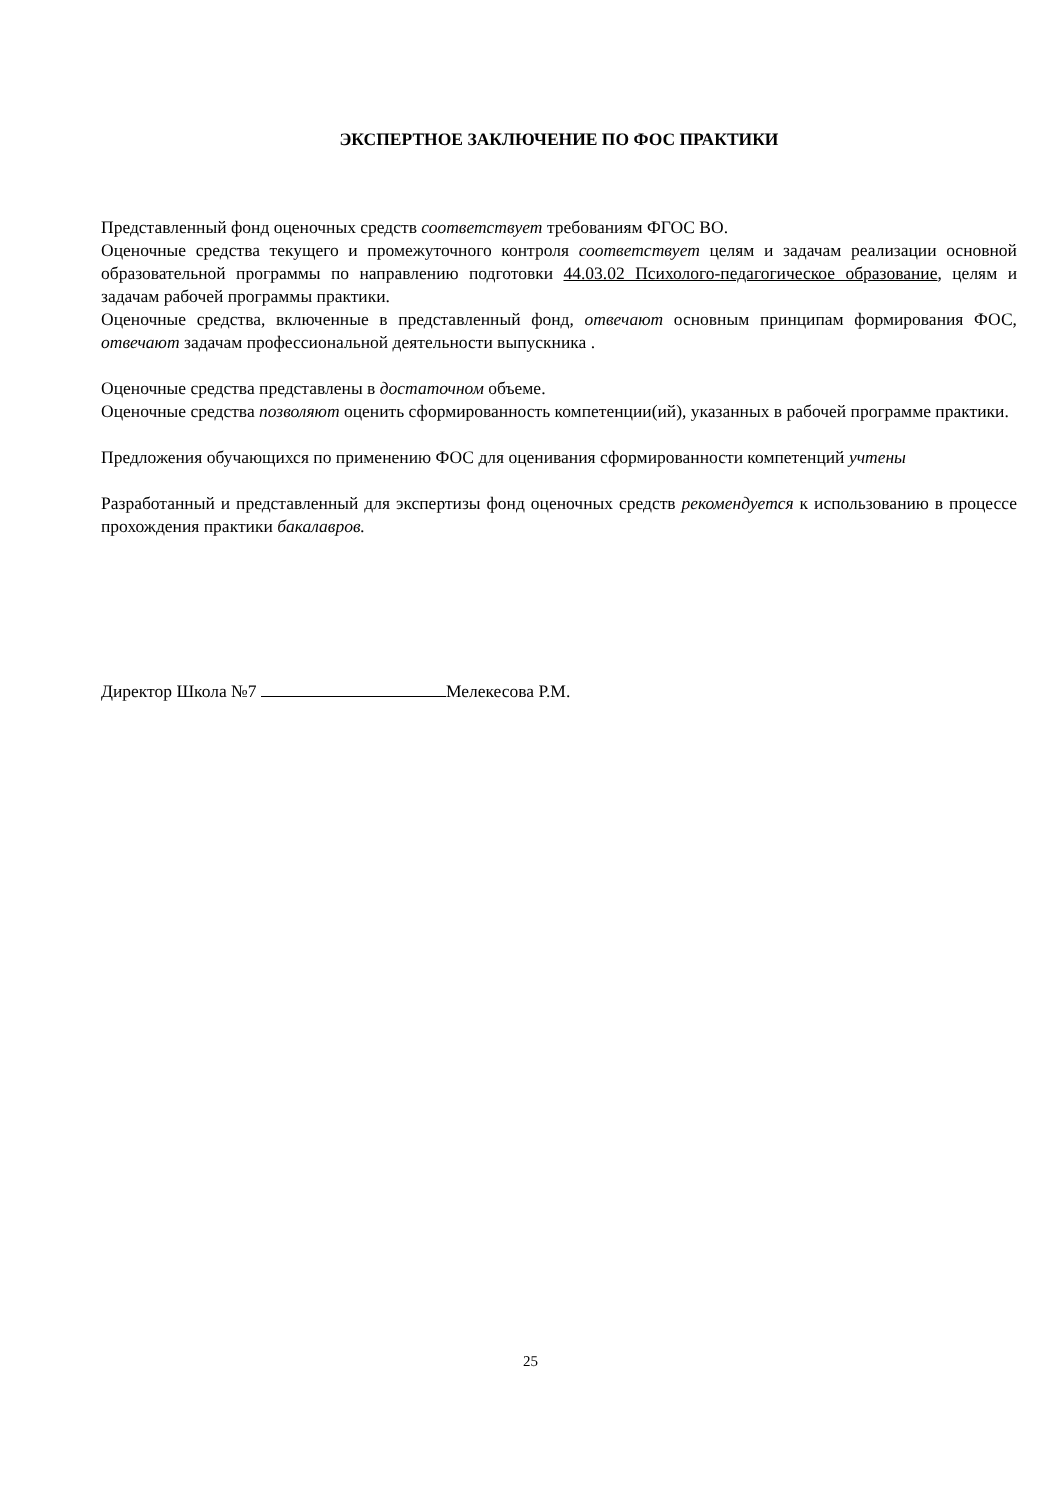ЭКСПЕРТНОЕ ЗАКЛЮЧЕНИЕ ПО ФОС ПРАКТИКИ
Представленный фонд оценочных средств соответствует требованиям ФГОС ВО.
Оценочные средства текущего и промежуточного контроля соответствует целям и задачам реализации основной образовательной программы по направлению подготовки 44.03.02 Психолого-педагогическое образование, целям и задачам рабочей программы практики.
Оценочные средства, включенные в представленный фонд, отвечают основным принципам формирования ФОС, отвечают задачам профессиональной деятельности выпускника .
Оценочные средства представлены в достаточном объеме.
Оценочные средства позволяют оценить сформированность компетенции(ий), указанных в рабочей программе практики.
Предложения обучающихся по применению ФОС для оценивания сформированности компетенций учтены
Разработанный и представленный для экспертизы фонд оценочных средств рекомендуется к использованию в процессе прохождения практики бакалавров.
Директор Школа №7 Мелекесова Р.М.
25